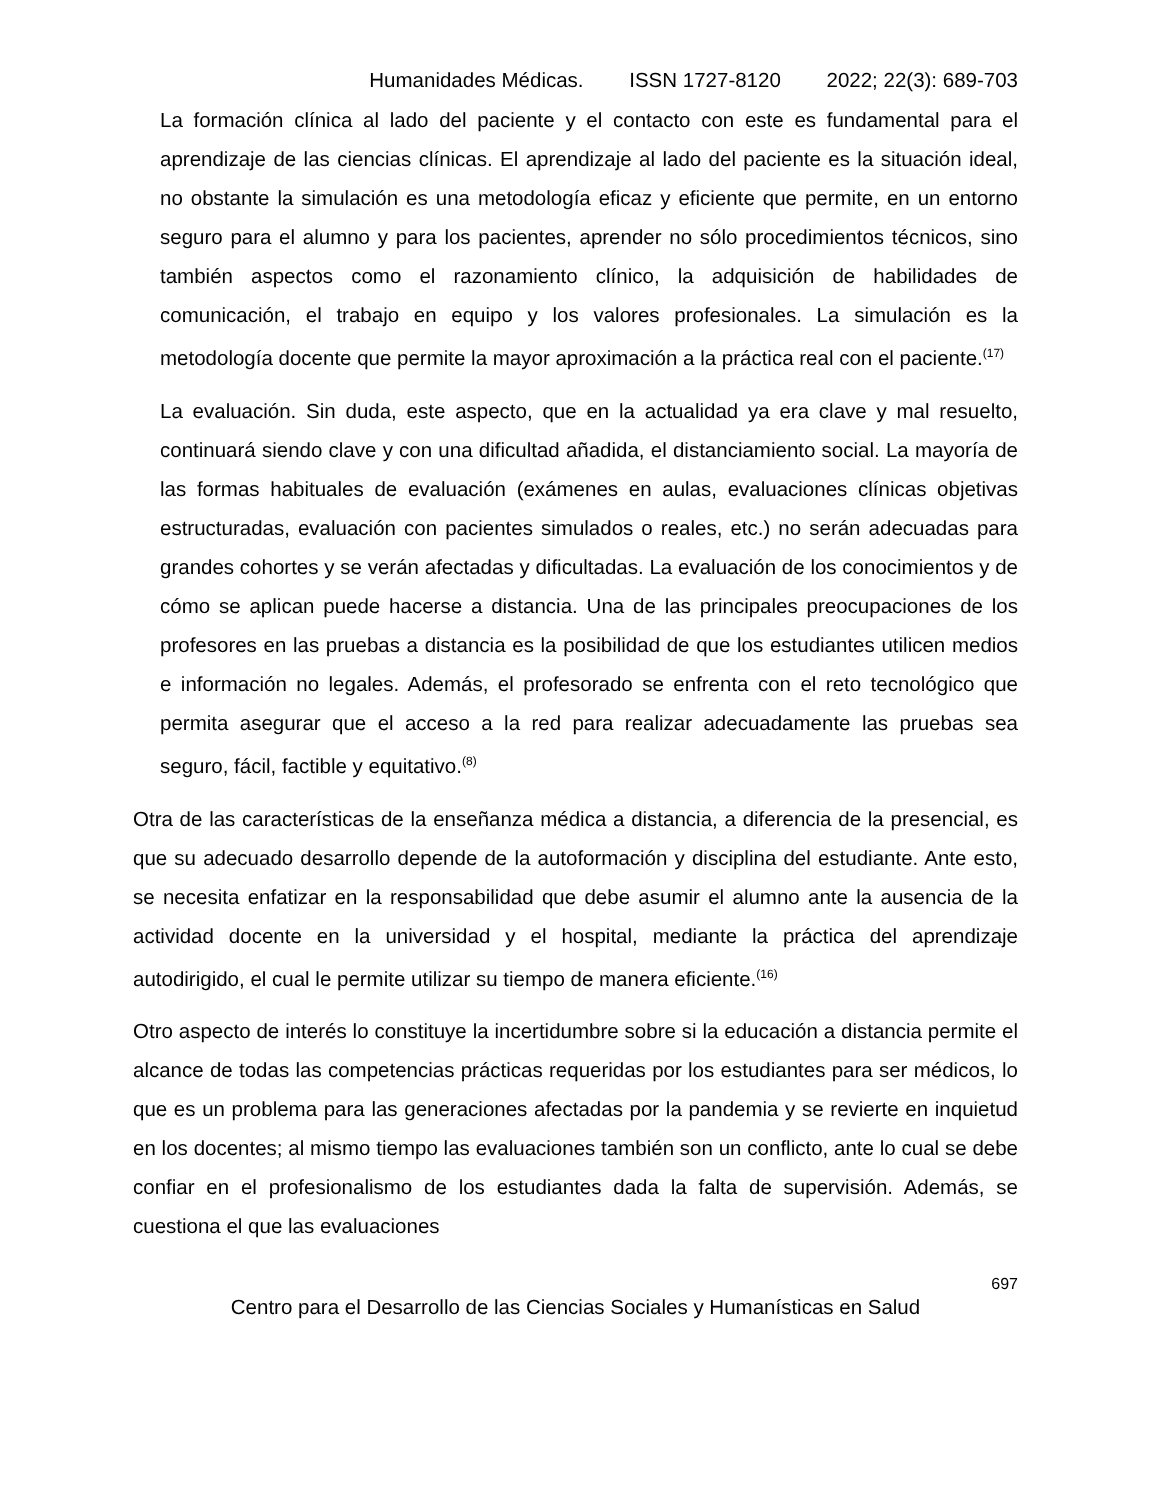Humanidades Médicas. ISSN 1727-8120 2022; 22(3): 689-703
La formación clínica al lado del paciente y el contacto con este es fundamental para el aprendizaje de las ciencias clínicas. El aprendizaje al lado del paciente es la situación ideal, no obstante la simulación es una metodología eficaz y eficiente que permite, en un entorno seguro para el alumno y para los pacientes, aprender no sólo procedimientos técnicos, sino también aspectos como el razonamiento clínico, la adquisición de habilidades de comunicación, el trabajo en equipo y los valores profesionales. La simulación es la metodología docente que permite la mayor aproximación a la práctica real con el paciente.<sup>(17)</sup>
La evaluación. Sin duda, este aspecto, que en la actualidad ya era clave y mal resuelto, continuará siendo clave y con una dificultad añadida, el distanciamiento social. La mayoría de las formas habituales de evaluación (exámenes en aulas, evaluaciones clínicas objetivas estructuradas, evaluación con pacientes simulados o reales, etc.) no serán adecuadas para grandes cohortes y se verán afectadas y dificultadas. La evaluación de los conocimientos y de cómo se aplican puede hacerse a distancia. Una de las principales preocupaciones de los profesores en las pruebas a distancia es la posibilidad de que los estudiantes utilicen medios e información no legales. Además, el profesorado se enfrenta con el reto tecnológico que permita asegurar que el acceso a la red para realizar adecuadamente las pruebas sea seguro, fácil, factible y equitativo.<sup>(8)</sup>
Otra de las características de la enseñanza médica a distancia, a diferencia de la presencial, es que su adecuado desarrollo depende de la autoformación y disciplina del estudiante. Ante esto, se necesita enfatizar en la responsabilidad que debe asumir el alumno ante la ausencia de la actividad docente en la universidad y el hospital, mediante la práctica del aprendizaje autodirigido, el cual le permite utilizar su tiempo de manera eficiente.<sup>(16)</sup>
Otro aspecto de interés lo constituye la incertidumbre sobre si la educación a distancia permite el alcance de todas las competencias prácticas requeridas por los estudiantes para ser médicos, lo que es un problema para las generaciones afectadas por la pandemia y se revierte en inquietud en los docentes; al mismo tiempo las evaluaciones también son un conflicto, ante lo cual se debe confiar en el profesionalismo de los estudiantes dada la falta de supervisión. Además, se cuestiona el que las evaluaciones
697
Centro para el Desarrollo de las Ciencias Sociales y Humanísticas en Salud